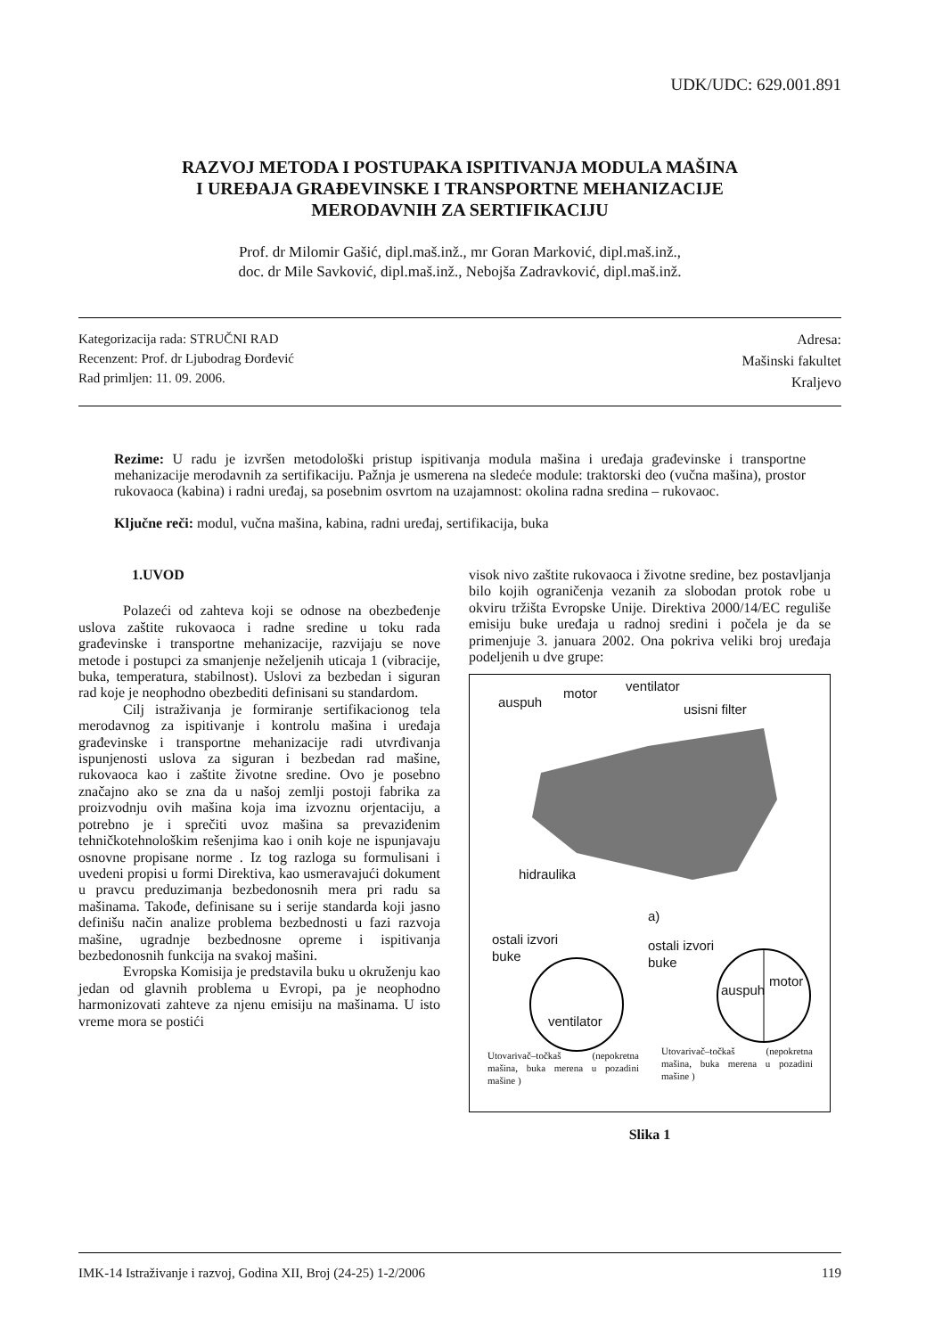UDK/UDC: 629.001.891
RAZVOJ METODA I POSTUPAKA ISPITIVANJA MODULA MAŠINA
I UREĐAJA GRAĐEVINSKE I TRANSPORTNE MEHANIZACIJE
MERODAVNIH ZA SERTIFIKACIJU
Prof. dr Milomir Gašić, dipl.maš.inž., mr Goran Marković, dipl.maš.inž.,
doc. dr Mile Savković, dipl.maš.inž., Nebojša Zadravković, dipl.maš.inž.
Kategorizacija rada: STRUČNI RAD
Recenzent: Prof. dr Ljubodrag Đorđević
Rad primljen: 11. 09. 2006.
Adresa:
Mašinski fakultet
Kraljevo
Rezime: U radu je izvršen metodološki pristup ispitivanja modula mašina i uređaja građevinske i transportne mehanizacije merodavnih za sertifikaciju. Pažnja je usmerena na sledeće module: traktorski deo (vučna mašina), prostor rukovaoca (kabina) i radni uređaj, sa posebnim osvrtom na uzajamnost: okolina radna sredina – rukovaoc.
Ključne reči: modul, vučna mašina, kabina, radni uređaj, sertifikacija, buka
1.UVOD
Polazeći od zahteva koji se odnose na obezbeđenje uslova zaštite rukovaoca i radne sredine u toku rada građevinske i transportne mehanizacije, razvijaju se nove metode i postupci za smanjenje neželjenih uticaja 1 (vibracije, buka, temperatura, stabilnost). Uslovi za bezbedan i siguran rad koje je neophodno obezbediti definisani su standardom.
Cilj istraživanja je formiranje sertifikacionog tela merodavnog za ispitivanje i kontrolu mašina i uređaja građevinske i transportne mehanizacije radi utvrđivanja ispunjenosti uslova za siguran i bezbedan rad mašine, rukovaoca kao i zaštite životne sredine. Ovo je posebno značajno ako se zna da u našoj zemlji postoji fabrika za proizvodnju ovih mašina koja ima izvoznu orjentaciju, a potrebno je i sprečiti uvoz mašina sa prevaziđenim tehničkotehnološkim rešenjima kao i onih koje ne ispunjavaju osnovne propisane norme . Iz tog razloga su formulisani i uvedeni propisi u formi Direktiva, kao usmeravajući dokument u pravcu preduzimanja bezbedonosnih mera pri radu sa mašinama. Takođe, definisane su i serije standarda koji jasno definišu način analize problema bezbednosti u fazi razvoja mašine, ugradnje bezbednosne opreme i ispitivanja bezbedonosnih funkcija na svakoj mašini.
Evropska Komisija je predstavila buku u okruženju kao jedan od glavnih problema u Evropi, pa je neophodno harmonizovati zahteve za njenu emisiju na mašinama. U isto vreme mora se postići
visok nivo zaštite rukovaoca i životne sredine, bez postavljanja bilo kojih ograničenja vezanih za slobodan protok robe u okviru tržišta Evropske Unije. Direktiva 2000/14/EC reguliše emisiju buke uređaja u radnoj sredini i počela je da se primenjuje 3. januara 2002. Ona pokriva veliki broj uređaja podeljenih u dve grupe:
auspuh
motor ventilator
usisni filter
hidraulika
a)
ostali izvori
buke
ventilator
ostali izvori
buke
auspuh
motor
Utovarivač–točkaš (nepokretna mašina, buka merena u pozadini mašine )
Utovarivač–točkaš (nepokretna mašina, buka merena u pozadini mašine )
Slika 1
IMK-14 Istraživanje i razvoj, Godina XII, Broj (24-25) 1-2/2006 119